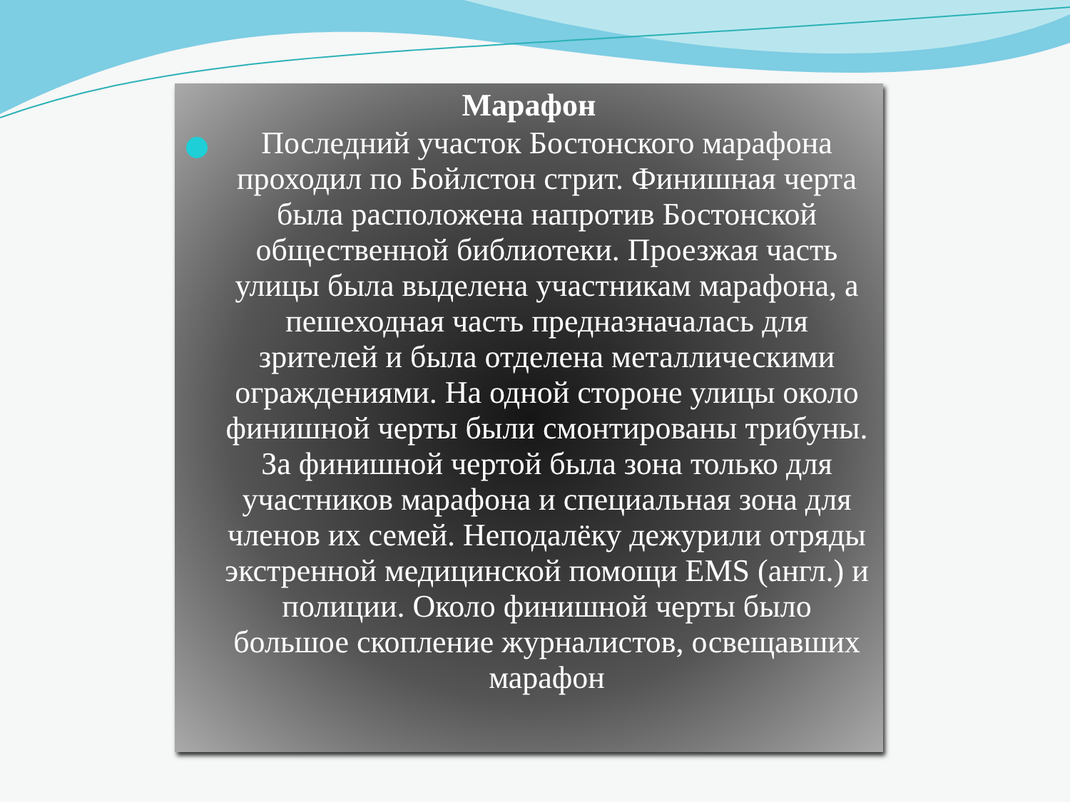Марафон
Последний участок Бостонского марафона проходил по Бойлстон стрит. Финишная черта была расположена напротив Бостонской общественной библиотеки. Проезжая часть улицы была выделена участникам марафона, а пешеходная часть предназначалась для зрителей и была отделена металлическими ограждениями. На одной стороне улицы около финишной черты были смонтированы трибуны. За финишной чертой была зона только для участников марафона и специальная зона для членов их семей. Неподалёку дежурили отряды экстренной медицинской помощи EMS (англ.) и полиции. Около финишной черты было большое скопление журналистов, освещавших марафон